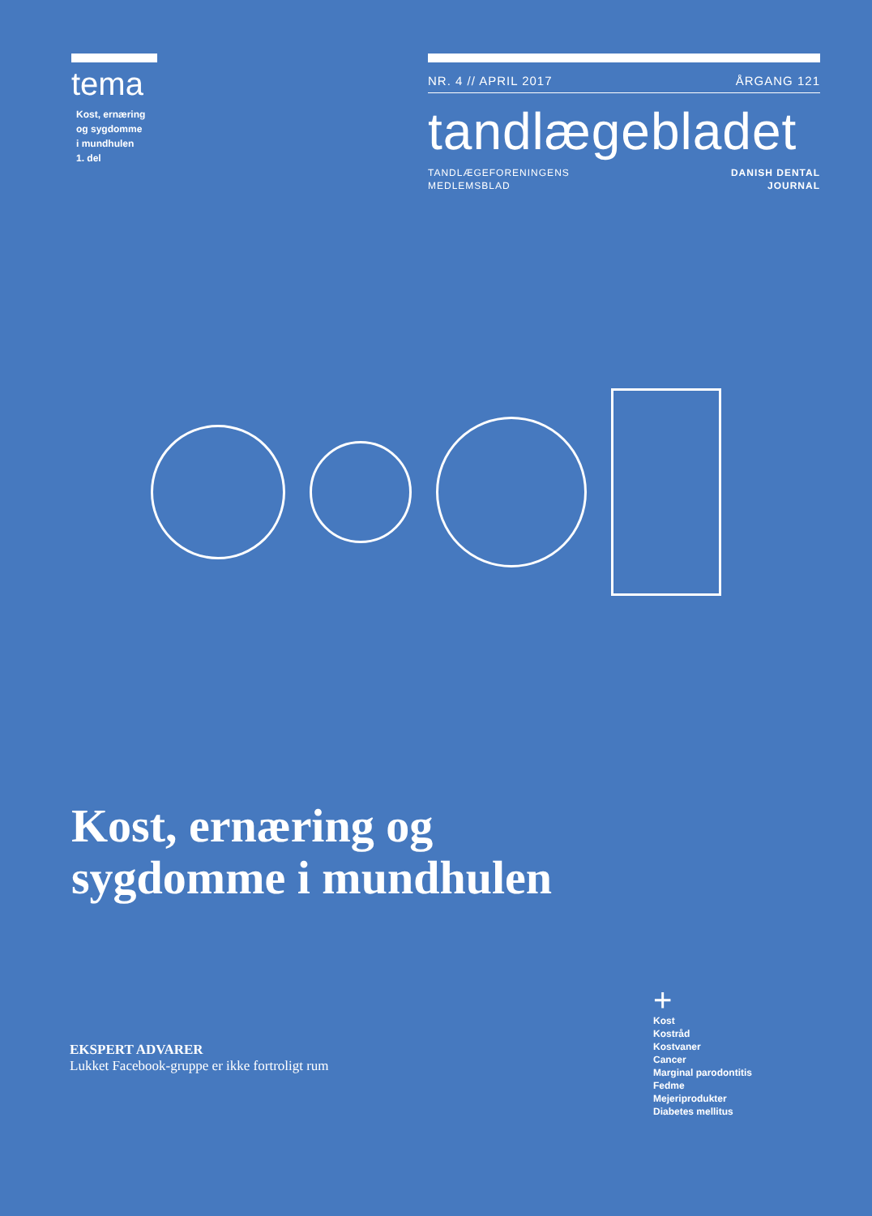tema
Kost, ernæring
og sygdomme
i mundhulen
1. del
NR. 4 // APRIL 2017 ÅRGANG 121
tandlægebladet
TANDLÆGEFORENINGENS
MEDLEMSBLAD DANISH DENTAL
JOURNAL
Kost, ernæring og
sygdomme i mundhulen
EKSPERT ADVARER
Lukket Facebook-gruppe er ikke fortroligt rum
+
Kost
Kostråd
Kostvaner
Cancer
Marginal parodontitis
Fedme
Mejeriprodukter
Diabetes mellitus